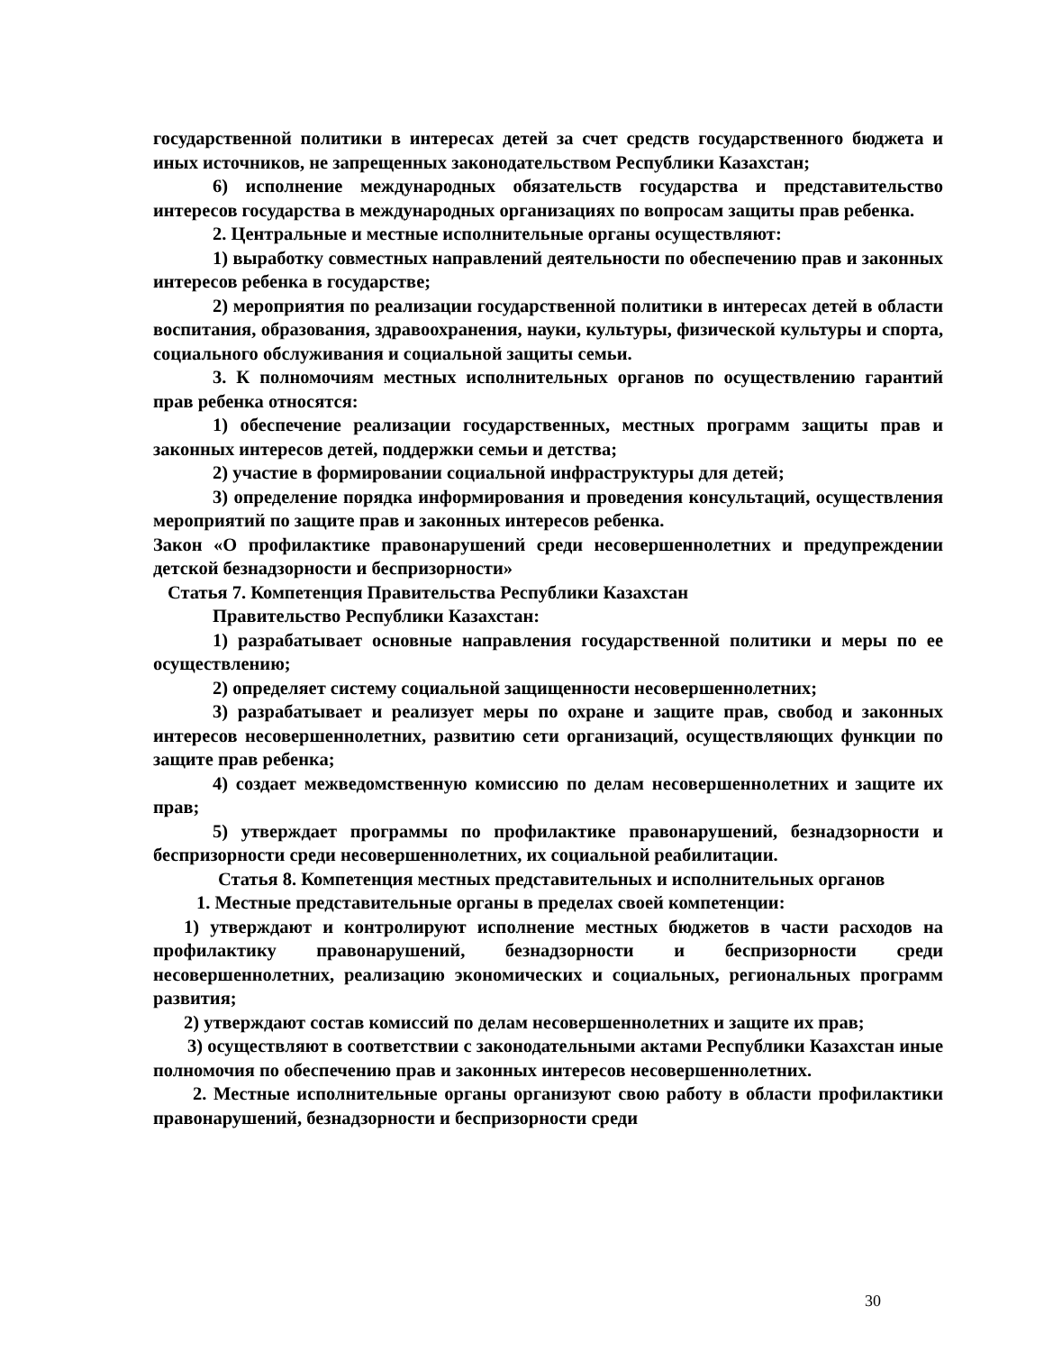государственной политики в интересах детей за счет средств государственного бюджета и иных источников, не запрещенных законодательством Республики Казахстан;
6) исполнение международных обязательств государства и представительство интересов государства в международных организациях по вопросам защиты прав ребенка.
2. Центральные и местные исполнительные органы осуществляют:
1) выработку совместных направлений деятельности по обеспечению прав и законных интересов ребенка в государстве;
2) мероприятия по реализации государственной политики в интересах детей в области воспитания, образования, здравоохранения, науки, культуры, физической культуры и спорта, социального обслуживания и социальной защиты семьи.
3. К полномочиям местных исполнительных органов по осуществлению гарантий прав ребенка относятся:
1) обеспечение реализации государственных, местных программ защиты прав и законных интересов детей, поддержки семьи и детства;
2) участие в формировании социальной инфраструктуры для детей;
3) определение порядка информирования и проведения консультаций, осуществления мероприятий по защите прав и законных интересов ребенка.
Закон «О профилактике правонарушений среди несовершеннолетних и предупреждении детской безнадзорности и беспризорности»
Статья 7. Компетенция Правительства Республики Казахстан
Правительство Республики Казахстан:
1) разрабатывает основные направления государственной политики и меры по ее осуществлению;
2) определяет систему социальной защищенности несовершеннолетних;
3) разрабатывает и реализует меры по охране и защите прав, свобод и законных интересов несовершеннолетних, развитию сети организаций, осуществляющих функции по защите прав ребенка;
4) создает межведомственную комиссию по делам несовершеннолетних и защите их прав;
5) утверждает программы по профилактике правонарушений, безнадзорности и беспризорности среди несовершеннолетних, их социальной реабилитации.
Статья 8. Компетенция местных представительных и исполнительных органов
1. Местные представительные органы в пределах своей компетенции:
1) утверждают и контролируют исполнение местных бюджетов в части расходов на профилактику правонарушений, безнадзорности и беспризорности среди несовершеннолетних, реализацию экономических и социальных, региональных программ развития;
2) утверждают состав комиссий по делам несовершеннолетних и защите их прав;
3) осуществляют в соответствии с законодательными актами Республики Казахстан иные полномочия по обеспечению прав и законных интересов несовершеннолетних.
2. Местные исполнительные органы организуют свою работу в области профилактики правонарушений, безнадзорности и беспризорности среди
30